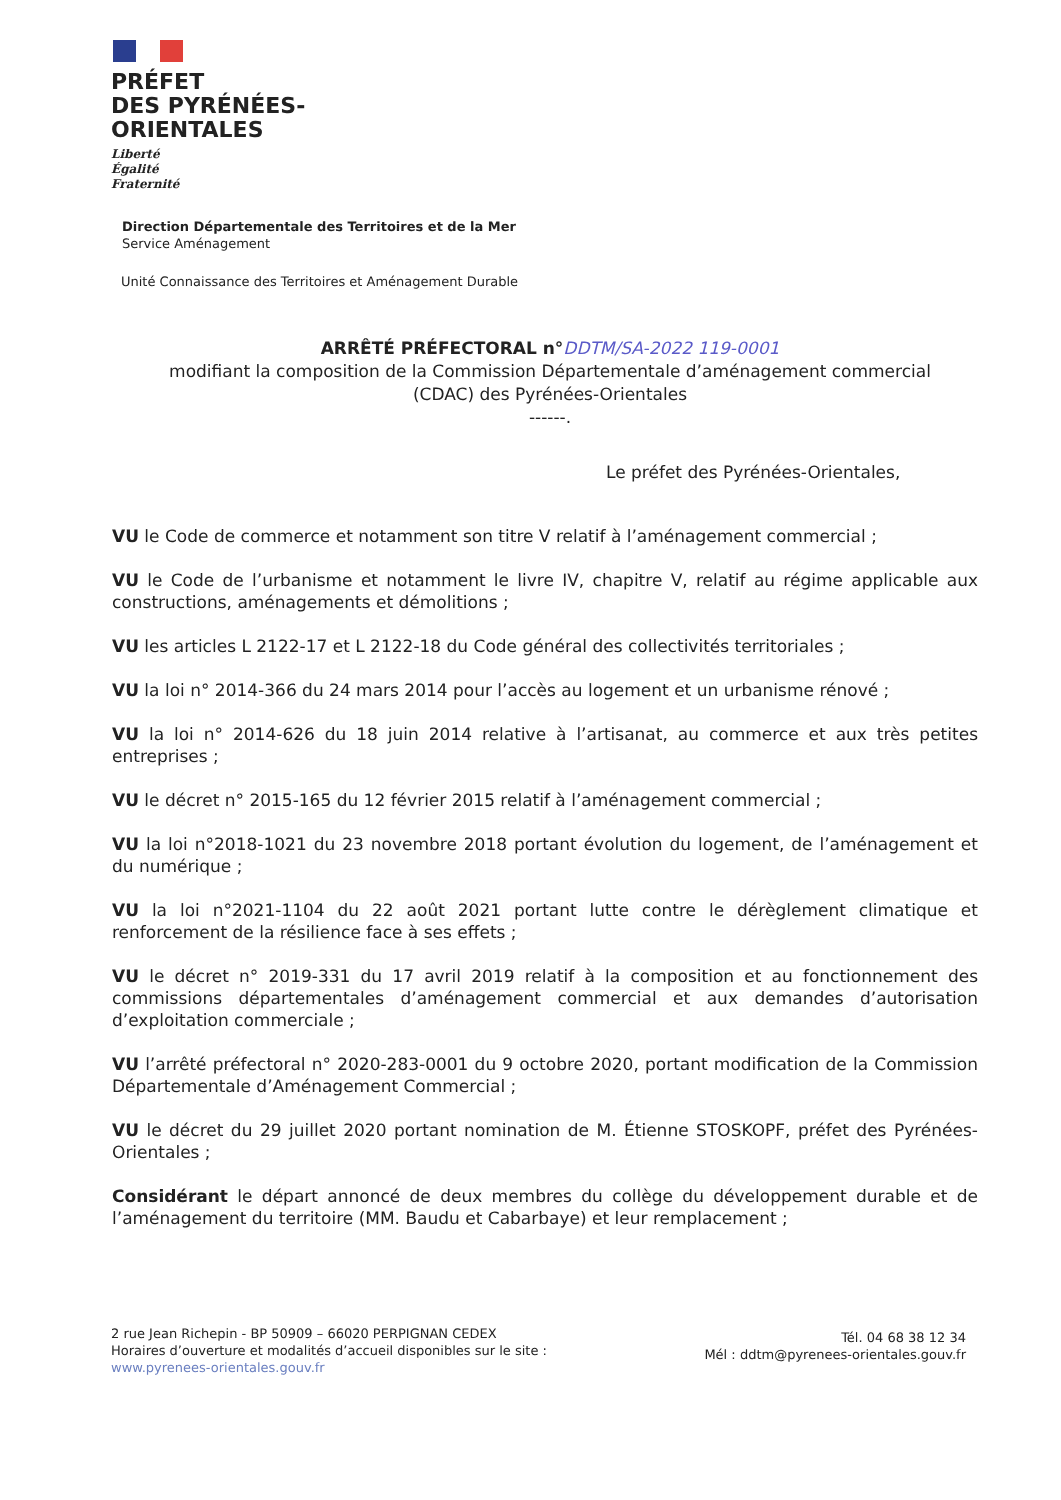PRÉFET
DES PYRÉNÉES-
ORIENTALES
Liberté
Égalité
Fraternité
Direction Départementale des Territoires et de la Mer
Service Aménagement
Unité Connaissance des Territoires et Aménagement Durable
ARRÊTÉ PRÉFECTORAL n°DDTM/SA-2022 119-0001
modifiant la composition de la Commission Départementale d’aménagement commercial
(CDAC) des Pyrénées-Orientales
------.
Le préfet des Pyrénées-Orientales,
VU le Code de commerce et notamment son titre V relatif à l’aménagement commercial ;
VU le Code de l’urbanisme et notamment le livre IV, chapitre V, relatif au régime applicable aux constructions, aménagements et démolitions ;
VU les articles L 2122-17 et L 2122-18 du Code général des collectivités territoriales ;
VU la loi n° 2014-366 du 24 mars 2014 pour l’accès au logement et un urbanisme rénové ;
VU la loi n° 2014-626 du 18 juin 2014 relative à l’artisanat, au commerce et aux très petites entreprises ;
VU le décret n° 2015-165 du 12 février 2015 relatif à l’aménagement commercial ;
VU la loi n°2018-1021 du 23 novembre 2018 portant évolution du logement, de l’aménagement et du numérique ;
VU la loi n°2021-1104 du 22 août 2021 portant lutte contre le dérèglement climatique et renforcement de la résilience face à ses effets ;
VU le décret n° 2019-331 du 17 avril 2019 relatif à la composition et au fonctionnement des commissions départementales d’aménagement commercial et aux demandes d’autorisation d’exploitation commerciale ;
VU l’arrêté préfectoral n° 2020-283-0001 du 9 octobre 2020, portant modification de la Commission Départementale d’Aménagement Commercial ;
VU le décret du 29 juillet 2020 portant nomination de M. Étienne STOSKOPF, préfet des Pyrénées-Orientales ;
Considérant le départ annoncé de deux membres du collège du développement durable et de l’aménagement du territoire (MM. Baudu et Cabarbaye) et leur remplacement ;
2 rue Jean Richepin - BP 50909 – 66020 PERPIGNAN CEDEX
Horaires d’ouverture et modalités d’accueil disponibles sur le site :
www.pyrenees-orientales.gouv.fr
Tél. 04 68 38 12 34
Mél : ddtm@pyrenees-orientales.gouv.fr